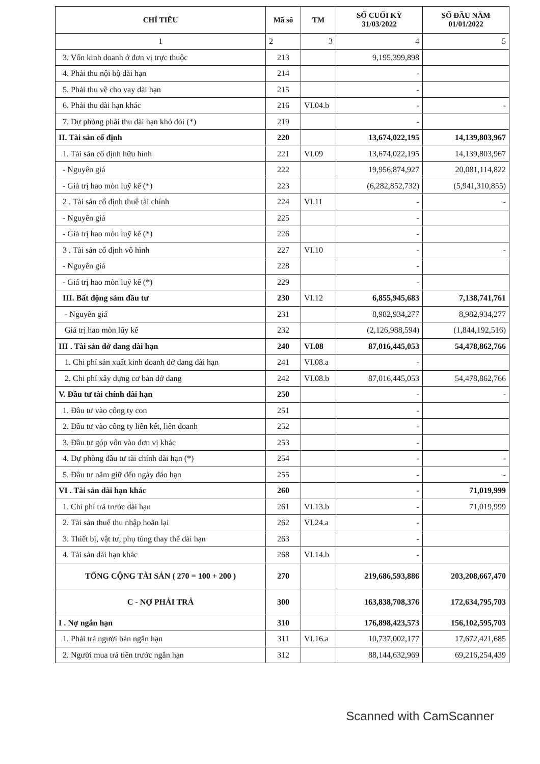| CHỈ TIÊU | Mã số | TM | SỐ CUỐI KỲ 31/03/2022 | SỐ ĐẦU NĂM 01/01/2022 |
| --- | --- | --- | --- | --- |
| 1 | 2 | 3 | 4 | 5 |
| 3. Vốn kinh doanh ở đơn vị trực thuộc | 213 | | 9,195,399,898 | |
| 4. Phải thu nội bộ dài hạn | 214 | | - | |
| 5. Phải thu về cho vay dài hạn | 215 | | - | |
| 6. Phải thu dài hạn khác | 216 | VI.04.b | - | - |
| 7. Dự phòng phải thu dài hạn khó đòi (*) | 219 | | - | |
| II. Tài sản cố định | 220 | | 13,674,022,195 | 14,139,803,967 |
| 1. Tài sản cố định hữu hình | 221 | VI.09 | 13,674,022,195 | 14,139,803,967 |
| - Nguyên giá | 222 | | 19,956,874,927 | 20,081,114,822 |
| - Giá trị hao mòn luỹ kế (*) | 223 | | (6,282,852,732) | (5,941,310,855) |
| 2 . Tài sản cố định thuê tài chính | 224 | VI.11 | - | - |
| - Nguyên giá | 225 | | - | |
| - Giá trị hao mòn luỹ kế (*) | 226 | | - | |
| 3 . Tài sản cố định vô hình | 227 | VI.10 | - | - |
| - Nguyên giá | 228 | | - | |
| - Giá trị hao mòn luỹ kế (*) | 229 | | - | |
| III. Bất động sảm đầu tư | 230 | VI.12 | 6,855,945,683 | 7,138,741,761 |
| - Nguyên giá | 231 | | 8,982,934,277 | 8,982,934,277 |
| Giá trị hao mòn lũy kế | 232 | | (2,126,988,594) | (1,844,192,516) |
| III . Tài sản dở dang dài hạn | 240 | VI.08 | 87,016,445,053 | 54,478,862,766 |
| 1. Chi phí sản xuất kinh doanh dở dang dài hạn | 241 | VI.08.a | - | |
| 2. Chi phí xây dựng cơ bản dở dang | 242 | VI.08.b | 87,016,445,053 | 54,478,862,766 |
| V. Đầu tư tài chính dài hạn | 250 | | - | - |
| 1. Đầu tư vào công ty con | 251 | | - | |
| 2. Đầu tư vào công ty liên kết, liên doanh | 252 | | - | |
| 3. Đầu tư góp vốn vào đơn vị khác | 253 | | - | |
| 4. Dự phòng đầu tư tài chính dài hạn (*) | 254 | | - | - |
| 5. Đầu tư nắm giữ đến ngày đáo hạn | 255 | | - | - |
| VI . Tài sản dài hạn khác | 260 | | - | 71,019,999 |
| 1. Chi phí trả trước dài hạn | 261 | VI.13.b | - | 71,019,999 |
| 2. Tài sản thuế thu nhập hoãn lại | 262 | VI.24.a | - | |
| 3. Thiết bị, vật tư, phụ tùng thay thế dài hạn | 263 | | - | |
| 4. Tài sản dài hạn khác | 268 | VI.14.b | - | |
| TỔNG CỘNG TÀI SẢN ( 270 = 100 + 200 ) | 270 | | 219,686,593,886 | 203,208,667,470 |
| C - NỢ PHẢI TRẢ | 300 | | 163,838,708,376 | 172,634,795,703 |
| I . Nợ ngắn hạn | 310 | | 176,898,423,573 | 156,102,595,703 |
| 1. Phải trả người bán ngắn hạn | 311 | VI.16.a | 10,737,002,177 | 17,672,421,685 |
| 2. Người mua trả tiền trước ngắn hạn | 312 | | 88,144,632,969 | 69,216,254,439 |
Scanned with CamScanner